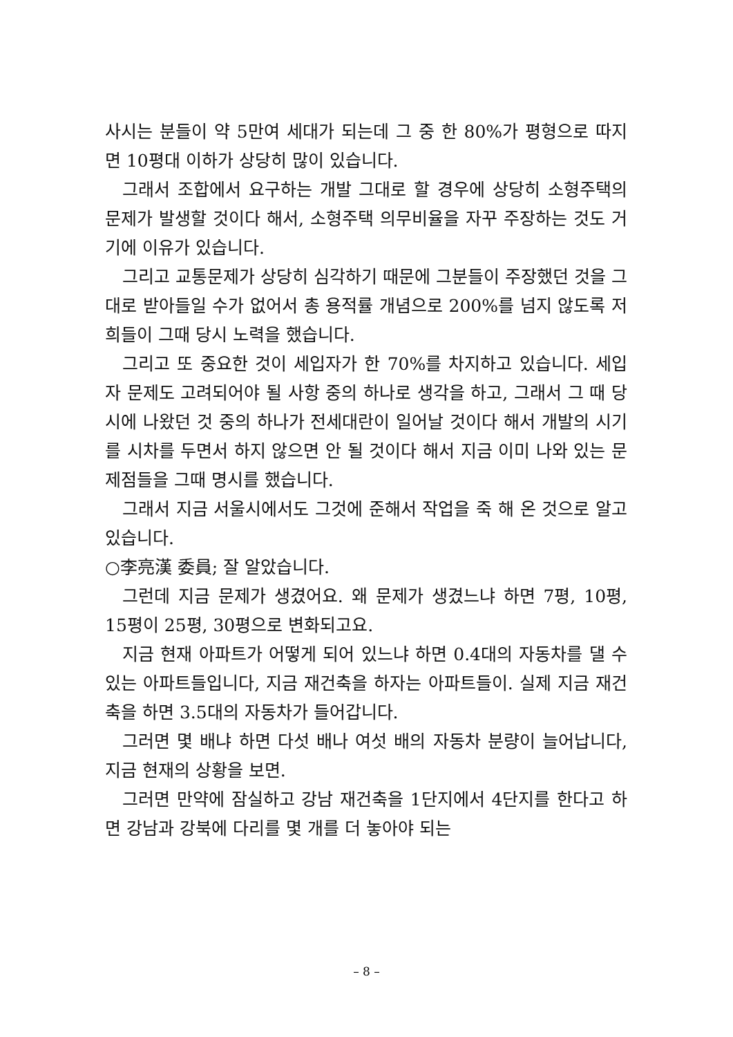사시는 분들이 약 5만여 세대가 되는데 그 중 한 80%가 평형으로 따지면 10평대 이하가 상당히 많이 있습니다.
그래서 조합에서 요구하는 개발 그대로 할 경우에 상당히 소형주택의 문제가 발생할 것이다 해서, 소형주택 의무비율을 자꾸 주장하는 것도 거기에 이유가 있습니다.
그리고 교통문제가 상당히 심각하기 때문에 그분들이 주장했던 것을 그대로 받아들일 수가 없어서 총 용적률 개념으로 200%를 넘지 않도록 저희들이 그때 당시 노력을 했습니다.
그리고 또 중요한 것이 세입자가 한 70%를 차지하고 있습니다. 세입자 문제도 고려되어야 될 사항 중의 하나로 생각을 하고, 그래서 그 때 당시에 나왔던 것 중의 하나가 전세대란이 일어날 것이다 해서 개발의 시기를 시차를 두면서 하지 않으면 안 될 것이다 해서 지금 이미 나와 있는 문제점들을 그때 명시를 했습니다.
그래서 지금 서울시에서도 그것에 준해서 작업을 죽 해 온 것으로 알고 있습니다.
○李亮漢 委員; 잘 알았습니다.
그런데 지금 문제가 생겼어요. 왜 문제가 생겼느냐 하면 7평, 10평, 15평이 25평, 30평으로 변화되고요.
지금 현재 아파트가 어떻게 되어 있느냐 하면 0.4대의 자동차를 댈 수 있는 아파트들입니다, 지금 재건축을 하자는 아파트들이. 실제 지금 재건축을 하면 3.5대의 자동차가 들어갑니다.
그러면 몇 배냐 하면 다섯 배나 여섯 배의 자동차 분량이 늘어납니다, 지금 현재의 상황을 보면.
그러면 만약에 잠실하고 강남 재건축을 1단지에서 4단지를 한다고 하면 강남과 강북에 다리를 몇 개를 더 놓아야 되는
– 8 –